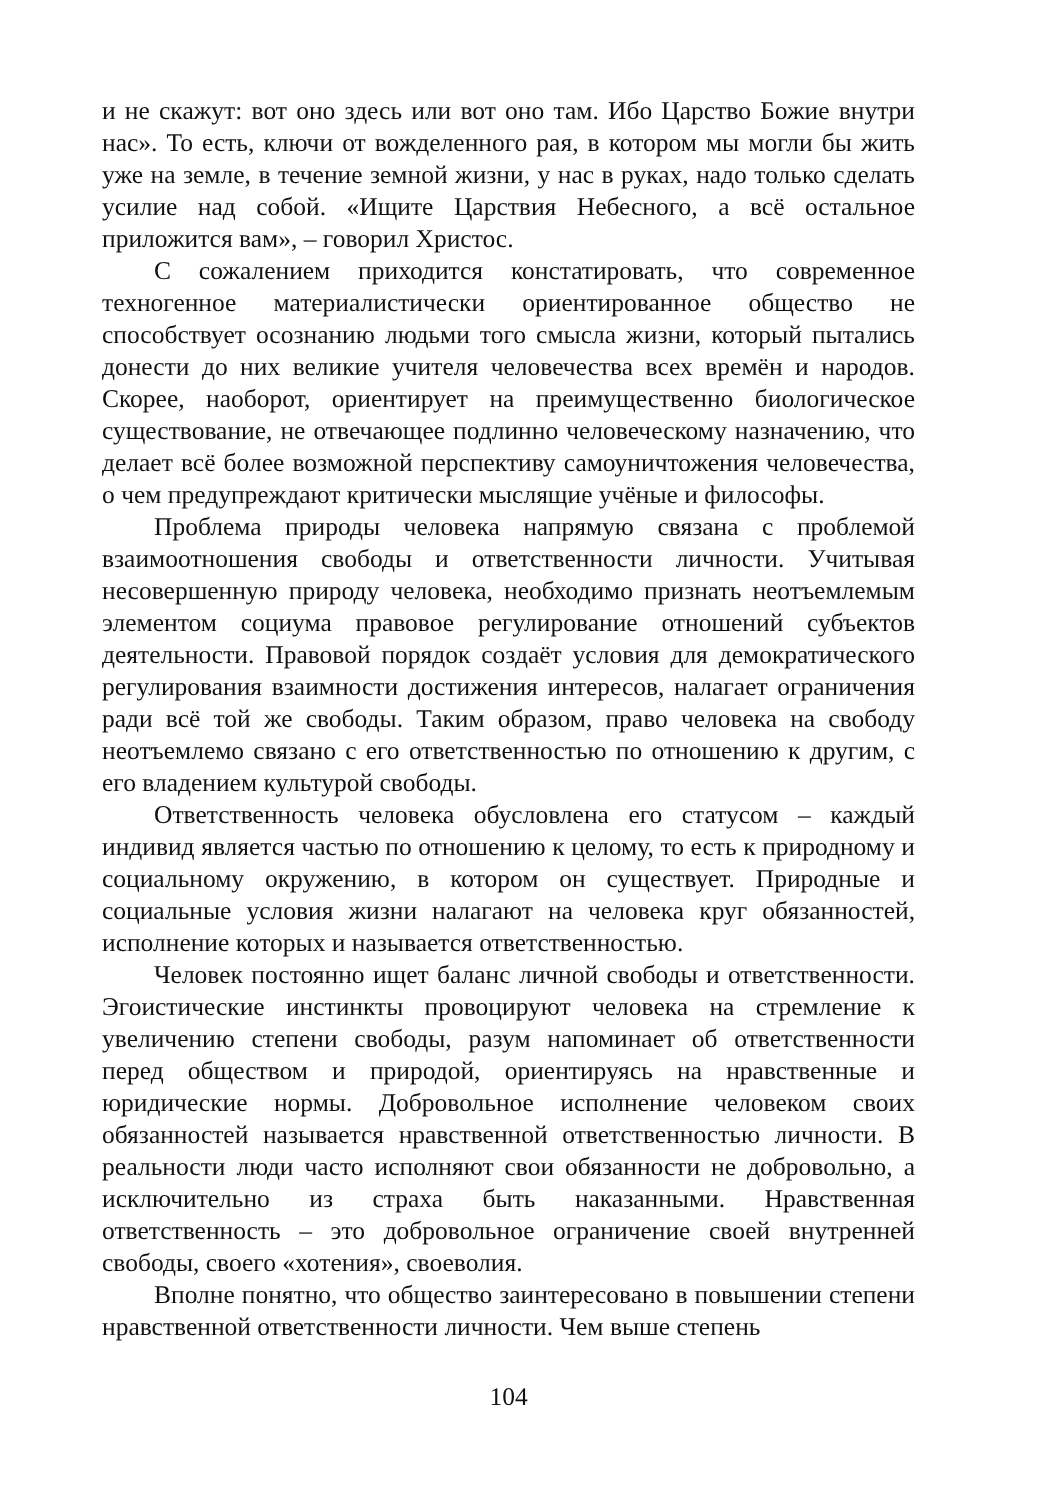и не скажут: вот оно здесь или вот оно там. Ибо Царство Божие внутри нас». То есть, ключи от вожделенного рая, в котором мы могли бы жить уже на земле, в течение земной жизни, у нас в руках, надо только сделать усилие над собой. «Ищите Царствия Небесного, а всё остальное приложится вам», – говорил Христос.
С сожалением приходится констатировать, что современное техногенное материалистически ориентированное общество не способствует осознанию людьми того смысла жизни, который пытались донести до них великие учителя человечества всех времён и народов. Скорее, наоборот, ориентирует на преимущественно биологическое существование, не отвечающее подлинно человеческому назначению, что делает всё более возможной перспективу самоуничтожения человечества, о чем предупреждают критически мыслящие учёные и философы.
Проблема природы человека напрямую связана с проблемой взаимоотношения свободы и ответственности личности. Учитывая несовершенную природу человека, необходимо признать неотъемлемым элементом социума правовое регулирование отношений субъектов деятельности. Правовой порядок создаёт условия для демократического регулирования взаимности достижения интересов, налагает ограничения ради всё той же свободы. Таким образом, право человека на свободу неотъемлемо связано с его ответственностью по отношению к другим, с его владением культурой свободы.
Ответственность человека обусловлена его статусом – каждый индивид является частью по отношению к целому, то есть к природному и социальному окружению, в котором он существует. Природные и социальные условия жизни налагают на человека круг обязанностей, исполнение которых и называется ответственностью.
Человек постоянно ищет баланс личной свободы и ответственности. Эгоистические инстинкты провоцируют человека на стремление к увеличению степени свободы, разум напоминает об ответственности перед обществом и природой, ориентируясь на нравственные и юридические нормы. Добровольное исполнение человеком своих обязанностей называется нравственной ответственностью личности. В реальности люди часто исполняют свои обязанности не добровольно, а исключительно из страха быть наказанными. Нравственная ответственность – это добровольное ограничение своей внутренней свободы, своего «хотения», своеволия.
Вполне понятно, что общество заинтересовано в повышении степени нравственной ответственности личности. Чем выше степень
104